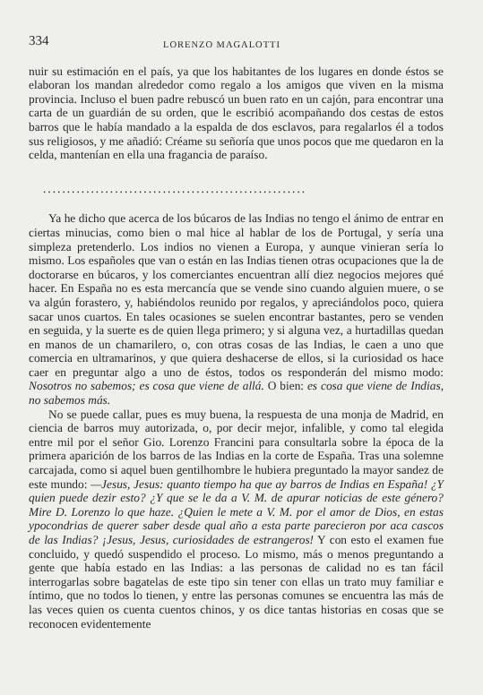334 LORENZO MAGALOTTI
nuir su estimación en el país, ya que los habitantes de los lugares en donde éstos se elaboran los mandan alrededor como regalo a los amigos que viven en la misma provincia. Incluso el buen padre rebuscó un buen rato en un cajón, para encontrar una carta de un guardián de su orden, que le escribió acompañando dos cestas de estos barros que le había mandado a la espalda de dos esclavos, para regalarlos él a todos sus religiosos, y me añadió: Créame su señoría que unos pocos que me quedaron en la celda, mantenían en ella una fragancia de paraíso.
.......................................................
Ya he dicho que acerca de los búcaros de las Indias no tengo el ánimo de entrar en ciertas minucias, como bien o mal hice al hablar de los de Portugal, y sería una simpleza pretenderlo. Los indios no vienen a Europa, y aunque vinieran sería lo mismo. Los españoles que van o están en las Indias tienen otras ocupaciones que la de doctorarse en búcaros, y los comerciantes encuentran allí diez negocios mejores qué hacer. En España no es esta mercancía que se vende sino cuando alguien muere, o se va algún forastero, y, habiéndolos reunido por regalos, y apreciándolos poco, quiera sacar unos cuartos. En tales ocasiones se suelen encontrar bastantes, pero se venden en seguida, y la suerte es de quien llega primero; y si alguna vez, a hurtadillas quedan en manos de un chamarilero, o, con otras cosas de las Indias, le caen a uno que comercia en ultramarinos, y que quiera deshacerse de ellos, si la curiosidad os hace caer en preguntar algo a uno de éstos, todos os responderán del mismo modo: Nosotros no sabemos; es cosa que viene de allá. O bien: es cosa que viene de Indias, no sabemos más.
No se puede callar, pues es muy buena, la respuesta de una monja de Madrid, en ciencia de barros muy autorizada, o, por decir mejor, infalible, y como tal elegida entre mil por el señor Gio. Lorenzo Francini para consultarla sobre la época de la primera aparición de los barros de las Indias en la corte de España. Tras una solemne carcajada, como si aquel buen gentilhombre le hubiera preguntado la mayor sandez de este mundo: —Jesus, Jesus: quanto tiempo ha que ay barros de Indias en España! ¿Y quien puede dezir esto? ¿Y que se le da a V. M. de apurar noticias de este género? Mire D. Lorenzo lo que haze. ¿Quien le mete a V. M. por el amor de Dios, en estas ypocondrias de querer saber desde qual año a esta parte parecieron por aca cascos de las Indias? ¡Jesus, Jesus, curiosidades de estrangeros! Y con esto el examen fue concluido, y quedó suspendido el proceso. Lo mismo, más o menos preguntando a gente que había estado en las Indias: a las personas de calidad no es tan fácil interrogarlas sobre bagatelas de este tipo sin tener con ellas un trato muy familiar e íntimo, que no todos lo tienen, y entre las personas comunes se encuentra las más de las veces quien os cuenta cuentos chinos, y os dice tantas historias en cosas que se reconocen evidentemente